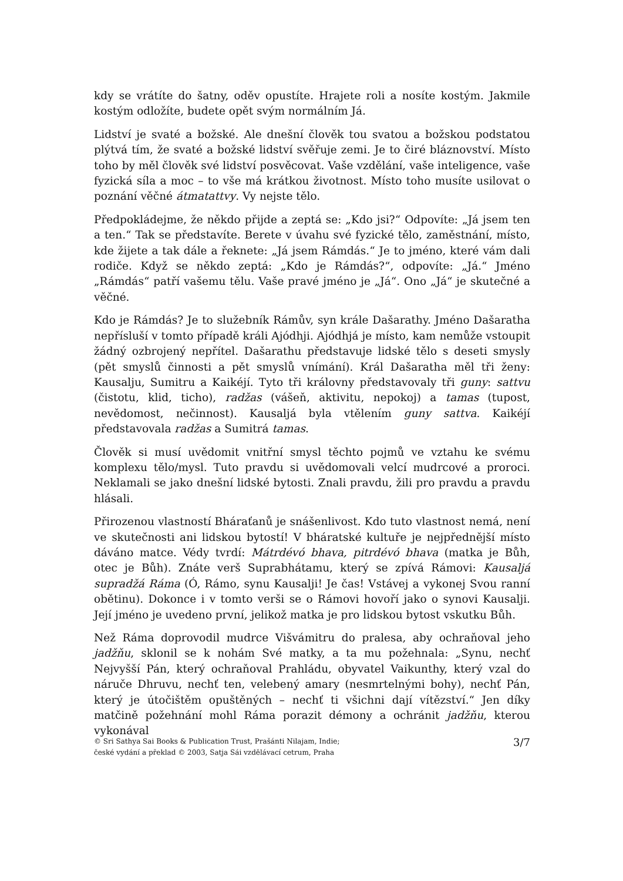kdy se vrátíte do šatny, oděv opustíte. Hrajete roli a nosíte kostým. Jakmile kostým odložíte, budete opět svým normálním Já.
Lidství je svaté a božské. Ale dnešní člověk tou svatou a božskou podstatou plýtvá tím, že svaté a božské lidství svěřuje zemi. Je to čiré bláznovství. Místo toho by měl člověk své lidství posvěcovat. Vaše vzdělání, vaše inteligence, vaše fyzická síla a moc – to vše má krátkou životnost. Místo toho musíte usilovat o poznání věčné átmatattvy. Vy nejste tělo.
Předpokládejme, že někdo přijde a zeptá se: „Kdo jsi?“ Odpovíte: „Já jsem ten a ten.“ Tak se představíte. Berete v úvahu své fyzické tělo, zaměstnání, místo, kde žijete a tak dále a řeknete: „Já jsem Rámdás.“ Je to jméno, které vám dali rodiče. Když se někdo zeptá: „Kdo je Rámdás?“, odpovíte: „Já.“ Jméno „Rámdás“ patří vašemu tělu. Vaše pravé jméno je „Já“. Ono „Já“ je skutečné a věčné.
Kdo je Rámdás? Je to služebník Rámův, syn krále Dašarathy. Jméno Dašaratha nepřísluší v tomto případě králi Ajódhji. Ajódhjá je místo, kam nemůže vstoupit žádný ozbrojený nepřítel. Dašarathu představuje lidské tělo s deseti smysly (pět smyslů činnosti a pět smyslů vnímání). Král Dašaratha měl tři ženy: Kausalju, Sumitru a Kaikéjí. Tyto tři královny představovaly tři guny: sattvu (čistotu, klid, ticho), radžas (vášeň, aktivitu, nepokoj) a tamas (tupost, nevědomost, nečinnost). Kausaljá byla vtělením guny sattva. Kaikéjí představovala radžas a Sumitrá tamas.
Člověk si musí uvědomit vnitřní smysl těchto pojmů ve vztahu ke svému komplexu tělo/mysl. Tuto pravdu si uvědomovali velcí mudrcové a proroci. Neklamali se jako dnešní lidské bytosti. Znali pravdu, žili pro pravdu a pravdu hlásali.
Přirozenou vlastností Bháraťanů je snášenlivost. Kdo tuto vlastnost nemá, není ve skutečnosti ani lidskou bytostí! V bháratské kultuře je nejpřednější místo dáváno matce. Védy tvrdí: Mátrdévó bhava, pitrdévó bhava (matka je Bůh, otec je Bůh). Znáte verš Suprabhátamu, který se zpívá Rámovi: Kausaljá supradžá Ráma (Ó, Rámo, synu Kausalji! Je čas! Vstávej a vykonej Svou ranní obětinu). Dokonce i v tomto verši se o Rámovi hovoří jako o synovi Kausalji. Její jméno je uvedeno první, jelikož matka je pro lidskou bytost vskutku Bůh.
Než Ráma doprovodil mudrce Višvámitru do pralesa, aby ochraňoval jeho jadžňu, sklonil se k nohám Své matky, a ta mu požehnala: „Synu, nechť Nejvyšší Pán, který ochraňoval Prahládu, obyvatel Vaikunthy, který vzal do náruče Dhruvu, nechť ten, velebený amary (nesmrtelnými bohy), nechť Pán, který je útočištěm opuštěných – nechť ti všichni dají vítězství.“ Jen díky matčině požehnání mohl Ráma porazit démony a ochránit jadžňu, kterou vykonával
© Sri Sathya Sai Books & Publication Trust, Prašánti Nilajam, Indie;
české vydání a překlad © 2003, Satja Sái vzdělávací cetrum, Praha
3/7